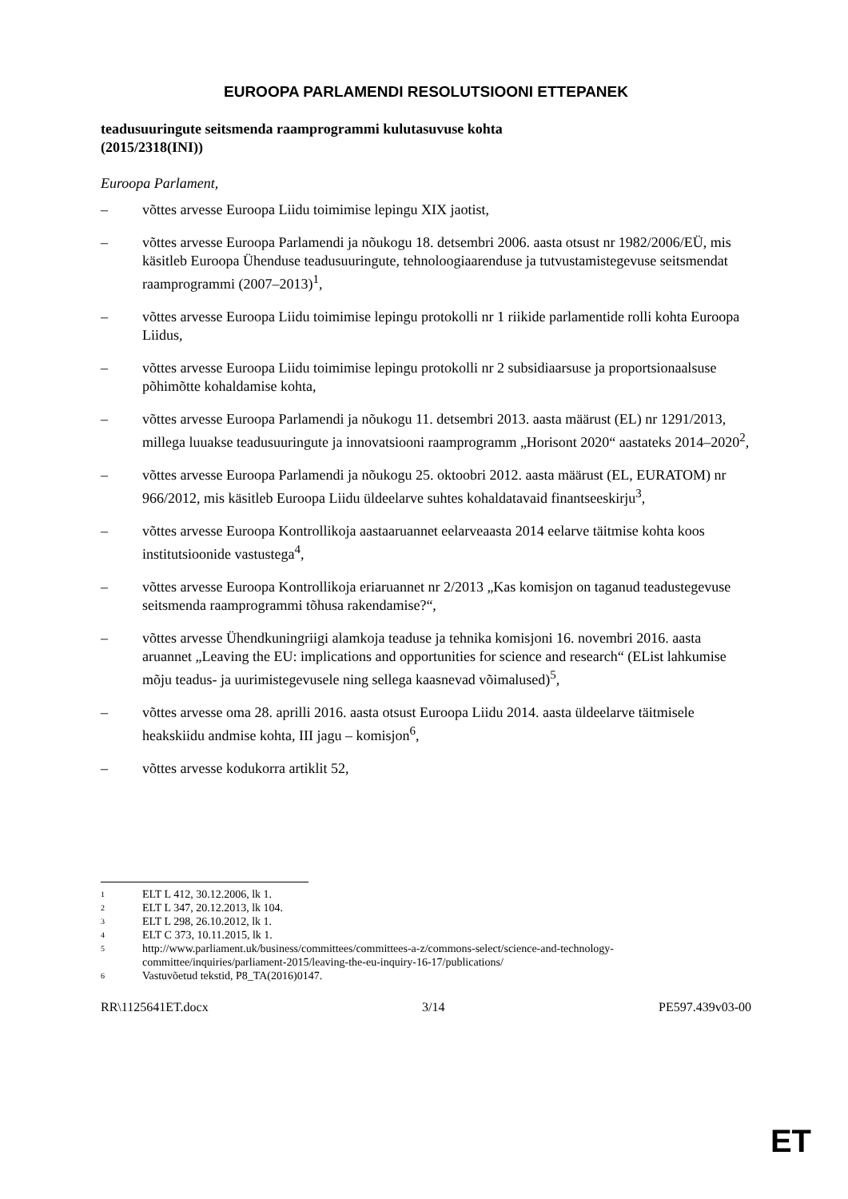EUROOPA PARLAMENDI RESOLUTSIOONI ETTEPANEK
teadusuuringute seitsmenda raamprogrammi kulutasuvuse kohta
(2015/2318(INI))
Euroopa Parlament,
– võttes arvesse Euroopa Liidu toimimise lepingu XIX jaotist,
– võttes arvesse Euroopa Parlamendi ja nõukogu 18. detsembri 2006. aasta otsust nr 1982/2006/EÜ, mis käsitleb Euroopa Ühenduse teadusuuringute, tehnoloogiaarenduse ja tutvustamistegevuse seitsmendat raamprogrammi (2007–2013)<sup>1</sup>,
– võttes arvesse Euroopa Liidu toimimise lepingu protokolli nr 1 riikide parlamentide rolli kohta Euroopa Liidus,
– võttes arvesse Euroopa Liidu toimimise lepingu protokolli nr 2 subsidiaarsuse ja proportsionaalsuse põhimõtte kohaldamise kohta,
– võttes arvesse Euroopa Parlamendi ja nõukogu 11. detsembri 2013. aasta määrust (EL) nr 1291/2013, millega luuakse teadusuuringute ja innovatsiooni raamprogramm „Horisont 2020“ aastateks 2014–2020<sup>2</sup>,
– võttes arvesse Euroopa Parlamendi ja nõukogu 25. oktoobri 2012. aasta määrust (EL, EURATOM) nr 966/2012, mis käsitleb Euroopa Liidu üldeelarve suhtes kohaldatavaid finantseeskirju<sup>3</sup>,
– võttes arvesse Euroopa Kontrollikoja aastaaruannet eelarveaasta 2014 eelarve täitmise kohta koos institutsioonide vastustega<sup>4</sup>,
– võttes arvesse Euroopa Kontrollikoja eriaruannet nr 2/2013 „Kas komisjon on taganud teadustegevuse seitsmenda raamprogrammi tõhusa rakendamise?“,
– võttes arvesse Ühendkuningriigi alamkoja teaduse ja tehnika komisjoni 16. novembri 2016. aasta aruannet „Leaving the EU: implications and opportunities for science and research“ (EList lahkumise mõju teadus- ja uurimistegevusele ning sellega kaasnevad võimalused)<sup>5</sup>,
– võttes arvesse oma 28. aprilli 2016. aasta otsust Euroopa Liidu 2014. aasta üldeelarve täitmisele heakskiidu andmise kohta, III jagu – komisjon<sup>6</sup>,
– võttes arvesse kodukorra artiklit 52,
1 ELT L 412, 30.12.2006, lk 1.
2 ELT L 347, 20.12.2013, lk 104.
3 ELT L 298, 26.10.2012, lk 1.
4 ELT C 373, 10.11.2015, lk 1.
5
http://www.parliament.uk/business/committees/committees-a-z/commons-select/science-and-technology-committee/inquiries/parliament-2015/leaving-the-eu-inquiry-16-17/publications/
6 Vastuvõetud tekstid, P8_TA(2016)0147.
RR\1125641ET.docx 3/14 PE597.439v03-00
ET